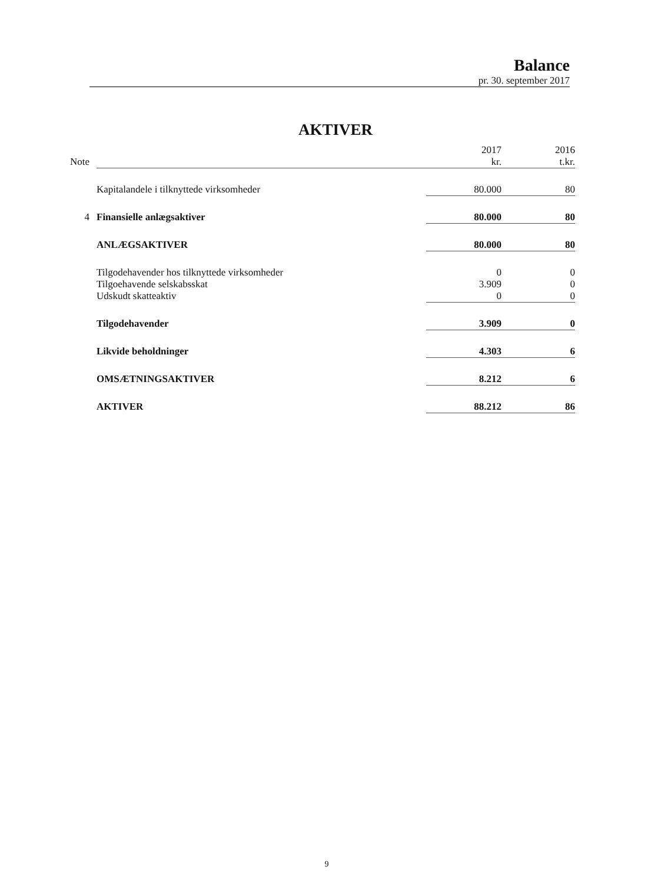Balance
pr. 30. september 2017
AKTIVER
| | | 2017 | 2016 |
| Note | | kr. | t.kr. |
| | Kapitalandele i tilknyttede virksomheder | 80.000 | 80 |
| 4 | Finansielle anlægsaktiver | 80.000 | 80 |
| | ANLÆGSAKTIVER | 80.000 | 80 |
| | Tilgodehavender hos tilknyttede virksomheder | 0 | 0 |
| | Tilgoehavende selskabsskat | 3.909 | 0 |
| | Udskudt skatteaktiv | 0 | 0 |
| | Tilgodehavender | 3.909 | 0 |
| | Likvide beholdninger | 4.303 | 6 |
| | OMSÆTNINGSAKTIVER | 8.212 | 6 |
| | AKTIVER | 88.212 | 86 |
9